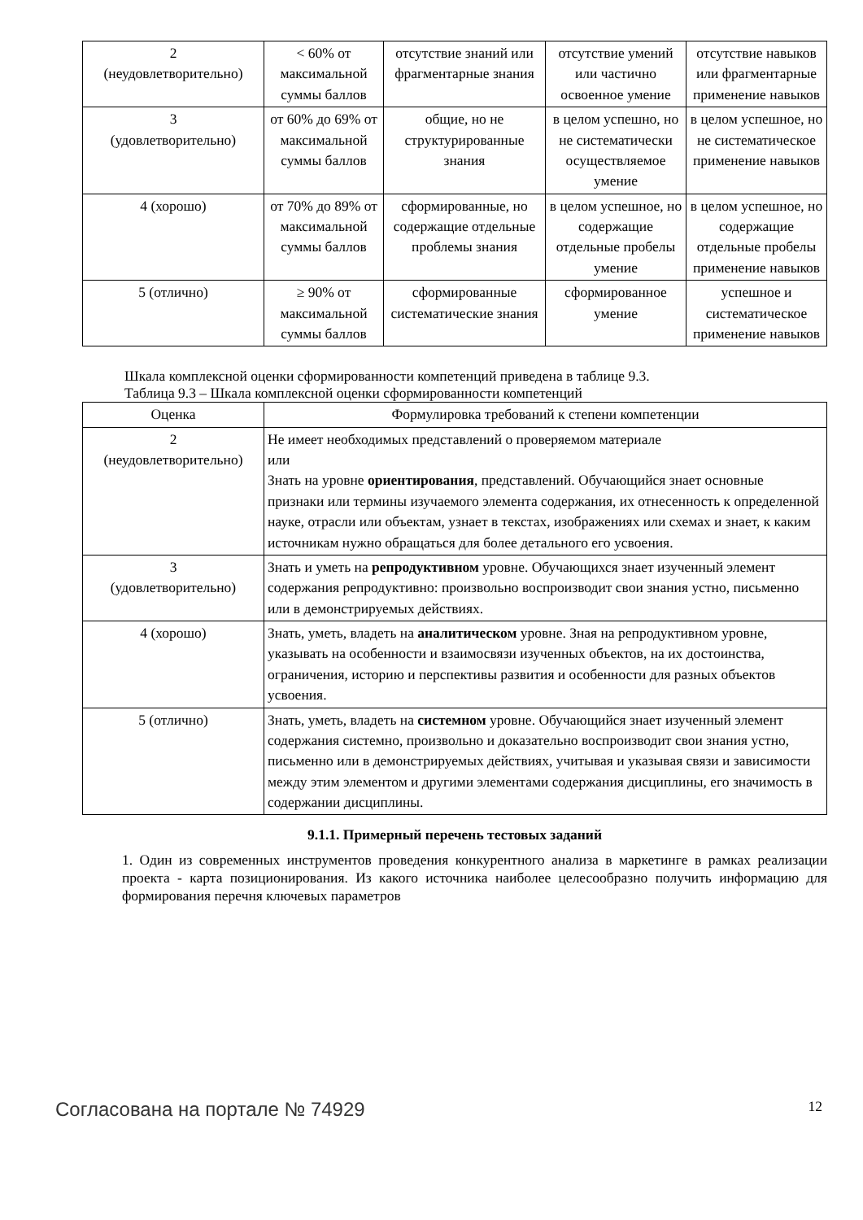| 2 (неудовлетворительно) | < 60% от максимальной суммы баллов | отсутствие знаний или фрагментарные знания | отсутствие умений или частично освоенное умение | отсутствие навыков или фрагментарные применение навыков |
| 3 (удовлетворительно) | от 60% до 69% от максимальной суммы баллов | общие, но не структурированные знания | в целом успешно, но не систематически осуществляемое умение | в целом успешное, но не систематическое применение навыков |
| 4 (хорошо) | от 70% до 89% от максимальной суммы баллов | сформированные, но содержащие отдельные проблемы знания | в целом успешное, но содержащие отдельные пробелы умение | в целом успешное, но содержащие отдельные пробелы применение навыков |
| 5 (отлично) | ≥ 90% от максимальной суммы баллов | сформированные систематические знания | сформированное умение | успешное и систематическое применение навыков |
Шкала комплексной оценки сформированности компетенций приведена в таблице 9.3.
Таблица 9.3 – Шкала комплексной оценки сформированности компетенций
| Оценка | Формулировка требований к степени компетенции |
| --- | --- |
| 2 (неудовлетворительно) | Не имеет необходимых представлений о проверяемом материале или Знать на уровне ориентирования , представлений. Обучающийся знает основные признаки или термины изучаемого элемента содержания, их отнесенность к определенной науке, отрасли или объектам, узнает в текстах, изображениях или схемах и знает, к каким источникам нужно обращаться для более детального его усвоения. |
| 3 (удовлетворительно) | Знать и уметь на репродуктивном уровне. Обучающихся знает изученный элемент содержания репродуктивно: произвольно воспроизводит свои знания устно, письменно или в демонстрируемых действиях. |
| 4 (хорошо) | Знать, уметь, владеть на аналитическом уровне. Зная на репродуктивном уровне, указывать на особенности и взаимосвязи изученных объектов, на их достоинства, ограничения, историю и перспективы развития и особенности для разных объектов усвоения. |
| 5 (отлично) | Знать, уметь, владеть на системном уровне. Обучающийся знает изученный элемент содержания системно, произвольно и доказательно воспроизводит свои знания устно, письменно или в демонстрируемых действиях, учитывая и указывая связи и зависимости между этим элементом и другими элементами содержания дисциплины, его значимость в содержании дисциплины. |
9.1.1. Примерный перечень тестовых заданий
1. Один из современных инструментов проведения конкурентного анализа в маркетинге в рамках реализации проекта - карта позиционирования. Из какого источника наиболее целесообразно получить информацию для формирования перечня ключевых параметров
Согласована на портале № 74929 12